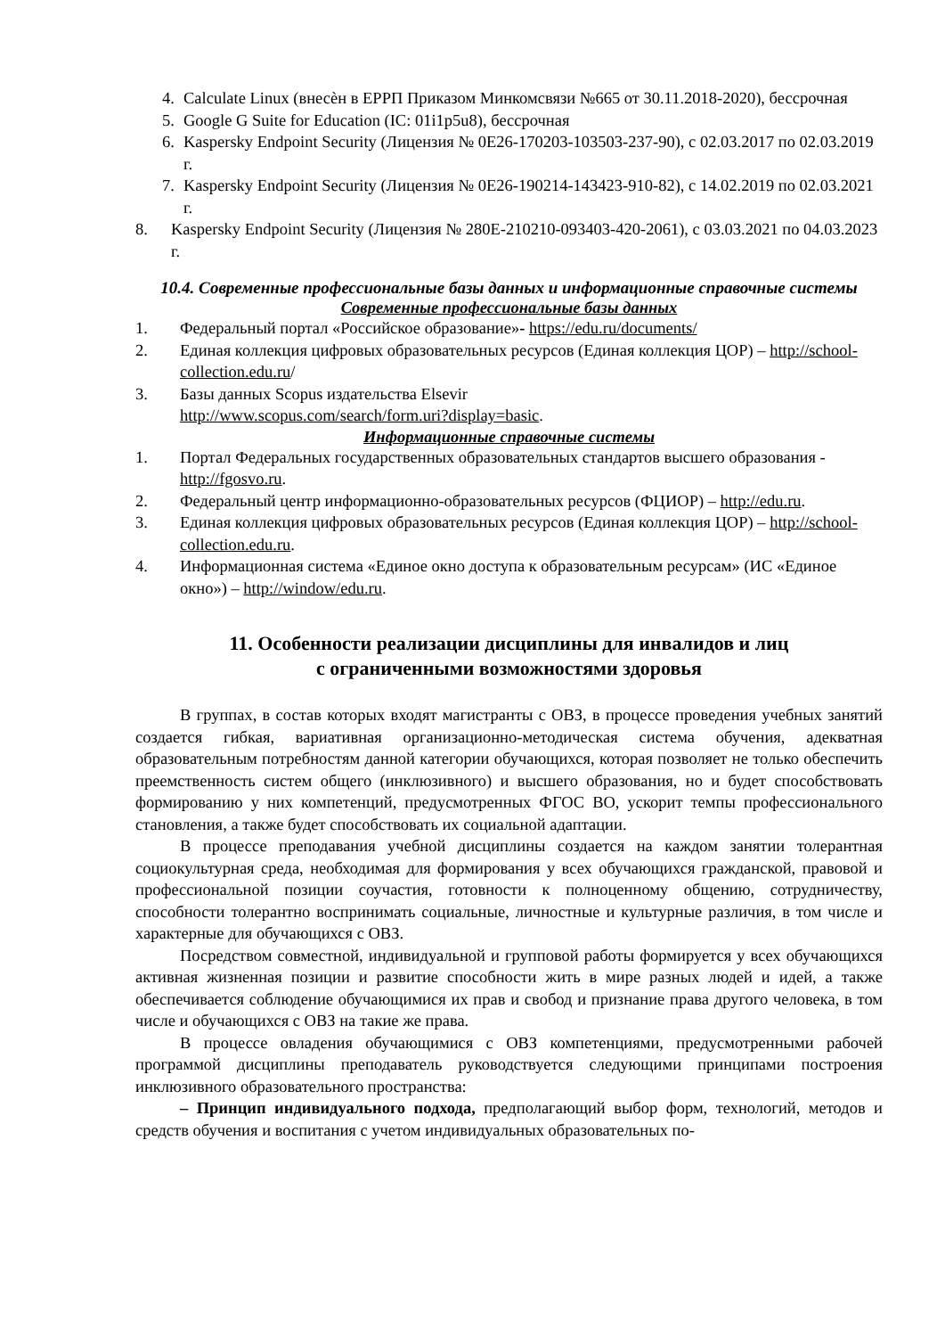4. Calculate Linux (внесѐн в ЕРРП Приказом Минкомсвязи №665 от 30.11.2018-2020), бессрочная
5. Google G Suite for Education (IC: 01i1p5u8), бессрочная
6. Kaspersky Endpoint Security (Лицензия № 0E26-170203-103503-237-90), с 02.03.2017 по 02.03.2019 г.
7. Kaspersky Endpoint Security (Лицензия № 0E26-190214-143423-910-82), с 14.02.2019 по 02.03.2021 г.
8. Kaspersky Endpoint Security (Лицензия № 280E-210210-093403-420-2061), с 03.03.2021 по 04.03.2023 г.
10.4. Современные профессиональные базы данных и информационные справочные системы
Современные профессиональные базы данных
1. Федеральный портал «Российское образование»- https://edu.ru/documents/
2. Единая коллекция цифровых образовательных ресурсов (Единая коллекция ЦОР) – http://school-collection.edu.ru/
3. Базы данных Scopus издательства Elsevir
http://www.scopus.com/search/form.uri?display=basic.
Информационные справочные системы
1. Портал Федеральных государственных образовательных стандартов высшего образования - http://fgosvo.ru.
2. Федеральный центр информационно-образовательных ресурсов (ФЦИОР) – http://edu.ru.
3. Единая коллекция цифровых образовательных ресурсов (Единая коллекция ЦОР) – http://school-collection.edu.ru.
4. Информационная система «Единое окно доступа к образовательным ресурсам» (ИС «Единое окно») – http://window/edu.ru.
11. Особенности реализации дисциплины для инвалидов и лиц
с ограниченными возможностями здоровья
В группах, в состав которых входят магистранты с ОВЗ, в процессе проведения учебных занятий создается гибкая, вариативная организационно-методическая система обучения, адекватная образовательным потребностям данной категории обучающихся, которая позволяет не только обеспечить преемственность систем общего (инклюзивного) и высшего образования, но и будет способствовать формированию у них компетенций, предусмотренных ФГОС ВО, ускорит темпы профессионального становления, а также будет способствовать их социальной адаптации.
В процессе преподавания учебной дисциплины создается на каждом занятии толерантная социокультурная среда, необходимая для формирования у всех обучающихся гражданской, правовой и профессиональной позиции соучастия, готовности к полноценному общению, сотрудничеству, способности толерантно воспринимать социальные, личностные и культурные различия, в том числе и характерные для обучающихся с ОВЗ.
Посредством совместной, индивидуальной и групповой работы формируется у всех обучающихся активная жизненная позиции и развитие способности жить в мире разных людей и идей, а также обеспечивается соблюдение обучающимися их прав и свобод и признание права другого человека, в том числе и обучающихся с ОВЗ на такие же права.
В процессе овладения обучающимися с ОВЗ компетенциями, предусмотренными рабочей программой дисциплины преподаватель руководствуется следующими принципами построения инклюзивного образовательного пространства:
– Принцип индивидуального подхода, предполагающий выбор форм, технологий, методов и средств обучения и воспитания с учетом индивидуальных образовательных по-